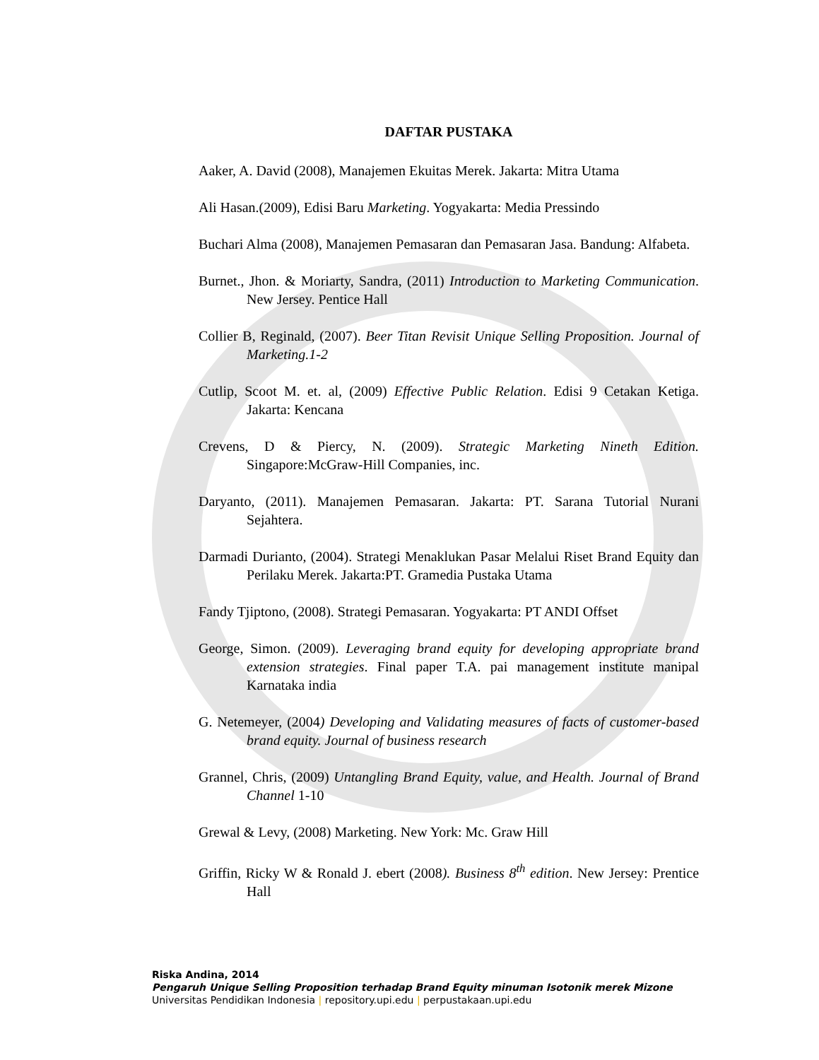DAFTAR PUSTAKA
Aaker, A. David (2008), Manajemen Ekuitas Merek. Jakarta: Mitra Utama
Ali Hasan.(2009), Edisi Baru Marketing. Yogyakarta: Media Pressindo
Buchari Alma (2008), Manajemen Pemasaran dan Pemasaran Jasa. Bandung: Alfabeta.
Burnet., Jhon. & Moriarty, Sandra, (2011) Introduction to Marketing Communication. New Jersey. Pentice Hall
Collier B, Reginald, (2007). Beer Titan Revisit Unique Selling Proposition. Journal of Marketing.1-2
Cutlip, Scoot M. et. al, (2009) Effective Public Relation. Edisi 9 Cetakan Ketiga. Jakarta: Kencana
Crevens, D & Piercy, N. (2009). Strategic Marketing Nineth Edition. Singapore:McGraw-Hill Companies, inc.
Daryanto, (2011). Manajemen Pemasaran. Jakarta: PT. Sarana Tutorial Nurani Sejahtera.
Darmadi Durianto, (2004). Strategi Menaklukan Pasar Melalui Riset Brand Equity dan Perilaku Merek. Jakarta:PT. Gramedia Pustaka Utama
Fandy Tjiptono, (2008). Strategi Pemasaran. Yogyakarta: PT ANDI Offset
George, Simon. (2009). Leveraging brand equity for developing appropriate brand extension strategies. Final paper T.A. pai management institute manipal Karnataka india
G. Netemeyer, (2004) Developing and Validating measures of facts of customer-based brand equity. Journal of business research
Grannel, Chris, (2009) Untangling Brand Equity, value, and Health. Journal of Brand Channel 1-10
Grewal & Levy, (2008) Marketing. New York: Mc. Graw Hill
Griffin, Ricky W & Ronald J. ebert (2008). Business 8<sup>th</sup> edition. New Jersey: Prentice Hall
Riska Andina, 2014
Pengaruh Unique Selling Proposition terhadap Brand Equity minuman Isotonik merek Mizone
Universitas Pendidikan Indonesia | repository.upi.edu | perpustakaan.upi.edu